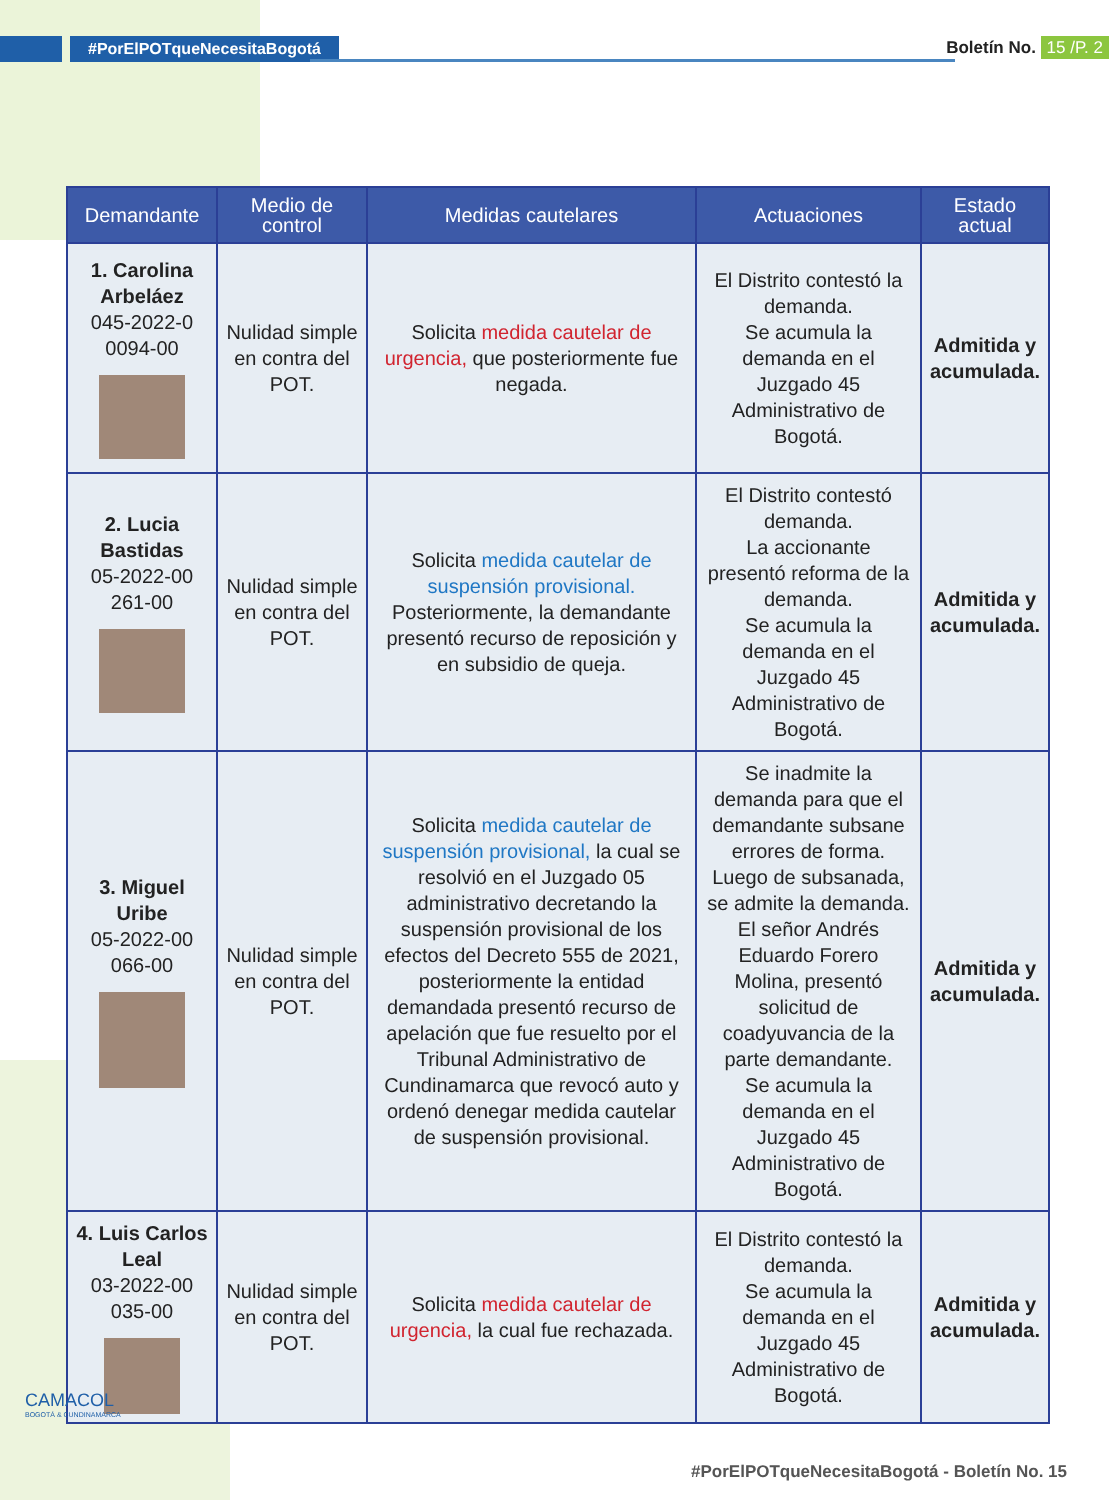#PorElPOTqueNecesitaBogotá Boletín No. 15 /P. 2
| Demandante | Medio de control | Medidas cautelares | Actuaciones | Estado actual |
| --- | --- | --- | --- | --- |
| 1. Carolina Arbeláez 045-2022-0 0094-00 | Nulidad simple en contra del POT. | Solicita medida cautelar de urgencia, que posteriormente fue negada. | El Distrito contestó la demanda. Se acumula la demanda en el Juzgado 45 Administrativo de Bogotá. | Admitida y acumulada. |
| 2. Lucia Bastidas 05-2022-00 261-00 | Nulidad simple en contra del POT. | Solicita medida cautelar de suspensión provisional. Posteriormente, la demandante presentó recurso de reposición y en subsidio de queja. | El Distrito contestó demanda. La accionante presentó reforma de la demanda. Se acumula la demanda en el Juzgado 45 Administrativo de Bogotá. | Admitida y acumulada. |
| 3. Miguel Uribe 05-2022-00 066-00 | Nulidad simple en contra del POT. | Solicita medida cautelar de suspensión provisional, la cual se resolvió en el Juzgado 05 administrativo decretando la suspensión provisional de los efectos del Decreto 555 de 2021, posteriormente la entidad demandada presentó recurso de apelación que fue resuelto por el Tribunal Administrativo de Cundinamarca que revocó auto y ordenó denegar medida cautelar de suspensión provisional. | Se inadmite la demanda para que el demandante subsane errores de forma. Luego de subsanada, se admite la demanda. El señor Andrés Eduardo Forero Molina, presentó solicitud de coadyuvancia de la parte demandante. Se acumula la demanda en el Juzgado 45 Administrativo de Bogotá. | Admitida y acumulada. |
| 4. Luis Carlos Leal 03-2022-00 035-00 | Nulidad simple en contra del POT. | Solicita medida cautelar de urgencia, la cual fue rechazada. | El Distrito contestó la demanda. Se acumula la demanda en el Juzgado 45 Administrativo de Bogotá. | Admitida y acumulada. |
CAMACOL
BOGOTÁ & CUNDINAMARCA
#PorElPOTqueNecesitaBogotá - Boletín No. 15